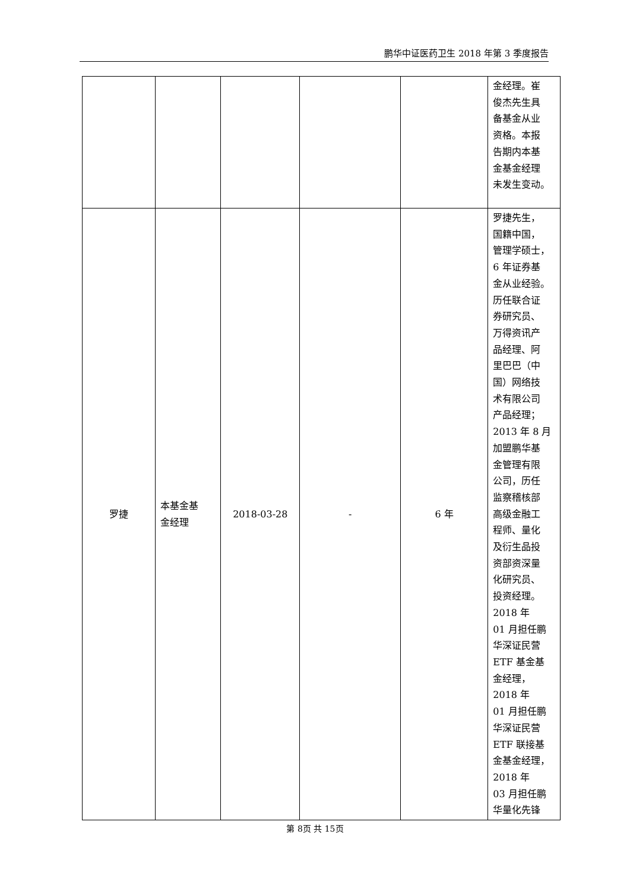鹏华中证医药卫生 2018 年第 3 季度报告
| | | | | | 金经理。崔 俊杰先生具 备基金从业 资格。本报 告期内本基 金基金经理 未发生变动。 |
| 罗捷 | 本基金基 金经理 | 2018-03-28 | - | 6 年 | 罗捷先生， 国籍中国， 管理学硕士， 6 年证券基 金从业经验。 历任联合证 券研究员、 万得资讯产 品经理、阿 里巴巴（中 国）网络技 术有限公司 产品经理； 2013 年 8 月 加盟鹏华基 金管理有限 公司，历任 监察稽核部 高级金融工 程师、量化 及衍生品投 资部资深量 化研究员、 投资经理。 2018 年 01 月担任鹏 华深证民营 ETF 基金基 金经理， 2018 年 01 月担任鹏 华深证民营 ETF 联接基 金基金经理， 2018 年 03 月担任鹏 华量化先锋 |
第 8页 共 15页